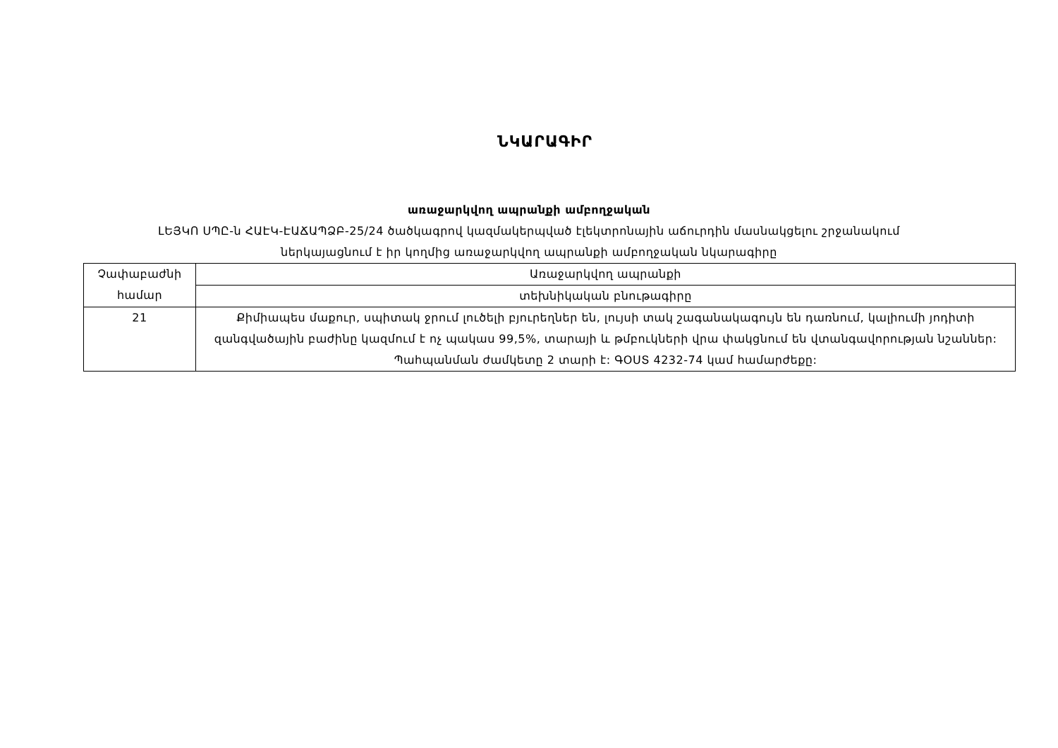ՆԿԱՐԱԳԻՐ
առաջարկվող ապրանքի ամբողջական
ԼԵՅԿՈ ՍՊԸ-ն ՀԱԷԿ-ԷԱՃԱՊՁԲ-25/24 ծածկագրով կազմակերպված էլեկտրոնային աճուրդին մասնակցելու շրջանակում
ներկայացնում է իր կողմից առաջարկվող ապրանքի ամբողջական նկարագիրը
| Չափաբաժնի համար | Առաջարկվող ապրանքի |
| | տեխնիկական բնութագիրը |
| 21 | Քիմիապես մաքուր, սպիտակ ջրում լուծելի բյուրեղներ են, լույսի տակ շագանակագույն են դառնում, կալիումի յոդիտի զանգվածային բաժինը կազմում է ոչ պակաս 99,5%, տարայի և թմբուկների վրա փակցնում են վտանգավորության նշաններ: Պահպանման ժամկետը 2 տարի է: ԳՕՍՏ 4232-74 կամ համարժեքը: |